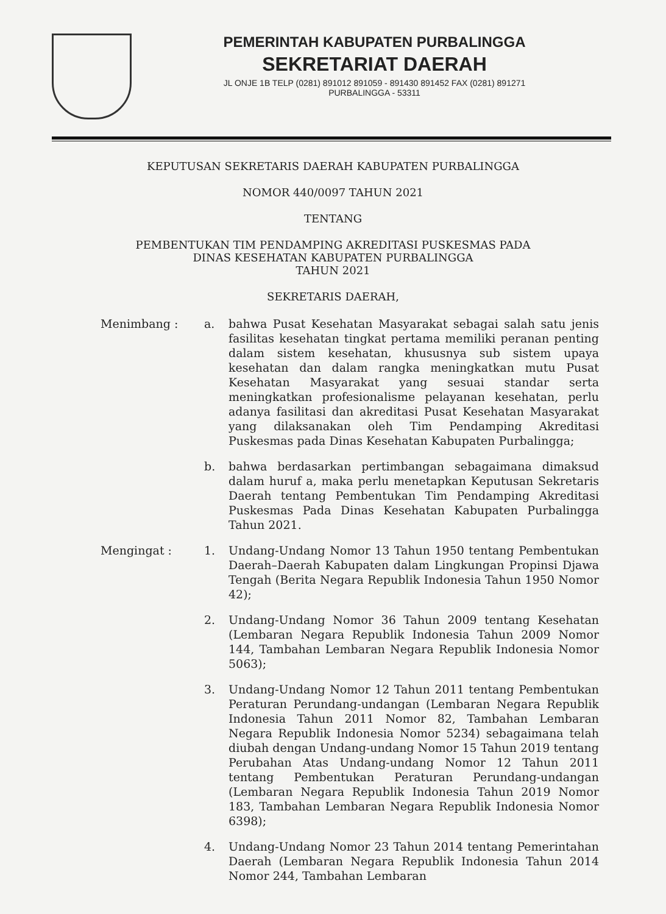PEMERINTAH KABUPATEN PURBALINGGA
SEKRETARIAT DAERAH
JL ONJE 1B TELP (0281) 891012 891059 - 891430 891452 FAX (0281) 891271
PURBALINGGA - 53311
KEPUTUSAN SEKRETARIS DAERAH KABUPATEN PURBALINGGA
NOMOR 440/0097 TAHUN 2021
TENTANG
PEMBENTUKAN TIM PENDAMPING AKREDITASI PUSKESMAS PADA
DINAS KESEHATAN KABUPATEN PURBALINGGA
TAHUN 2021
SEKRETARIS DAERAH,
Menimbang : a. bahwa Pusat Kesehatan Masyarakat sebagai salah satu jenis fasilitas kesehatan tingkat pertama memiliki peranan penting dalam sistem kesehatan, khususnya sub sistem upaya kesehatan dan dalam rangka meningkatkan mutu Pusat Kesehatan Masyarakat yang sesuai standar serta meningkatkan profesionalisme pelayanan kesehatan, perlu adanya fasilitasi dan akreditasi Pusat Kesehatan Masyarakat yang dilaksanakan oleh Tim Pendamping Akreditasi Puskesmas pada Dinas Kesehatan Kabupaten Purbalingga;
b. bahwa berdasarkan pertimbangan sebagaimana dimaksud dalam huruf a, maka perlu menetapkan Keputusan Sekretaris Daerah tentang Pembentukan Tim Pendamping Akreditasi Puskesmas Pada Dinas Kesehatan Kabupaten Purbalingga Tahun 2021.
Mengingat : 1. Undang-Undang Nomor 13 Tahun 1950 tentang Pembentukan Daerah–Daerah Kabupaten dalam Lingkungan Propinsi Djawa Tengah (Berita Negara Republik Indonesia Tahun 1950 Nomor 42);
2. Undang-Undang Nomor 36 Tahun 2009 tentang Kesehatan (Lembaran Negara Republik Indonesia Tahun 2009 Nomor 144, Tambahan Lembaran Negara Republik Indonesia Nomor 5063);
3. Undang-Undang Nomor 12 Tahun 2011 tentang Pembentukan Peraturan Perundang-undangan (Lembaran Negara Republik Indonesia Tahun 2011 Nomor 82, Tambahan Lembaran Negara Republik Indonesia Nomor 5234) sebagaimana telah diubah dengan Undang-undang Nomor 15 Tahun 2019 tentang Perubahan Atas Undang-undang Nomor 12 Tahun 2011 tentang Pembentukan Peraturan Perundang-undangan (Lembaran Negara Republik Indonesia Tahun 2019 Nomor 183, Tambahan Lembaran Negara Republik Indonesia Nomor 6398);
4. Undang-Undang Nomor 23 Tahun 2014 tentang Pemerintahan Daerah (Lembaran Negara Republik Indonesia Tahun 2014 Nomor 244, Tambahan Lembaran